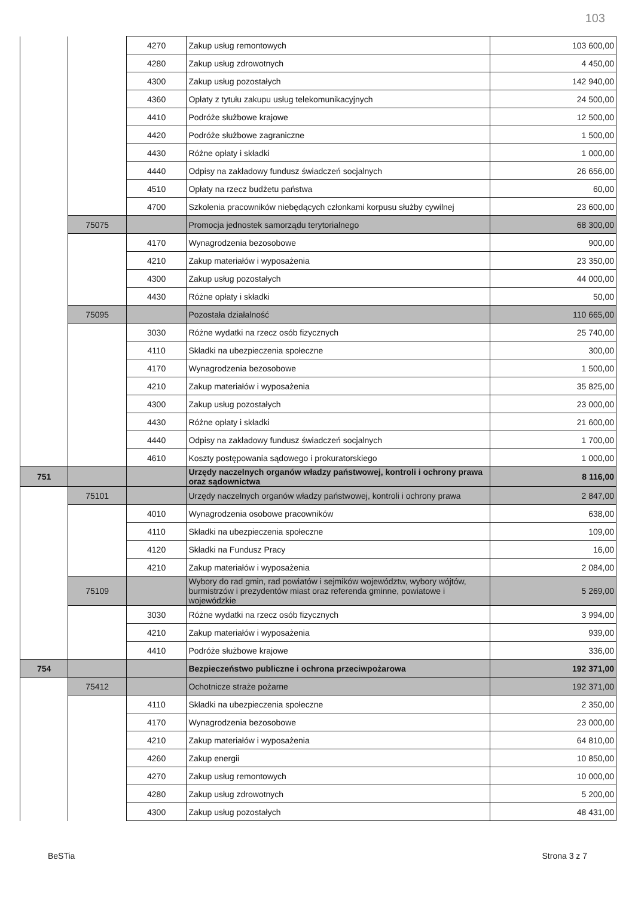103
| | | 4270 | Zakup usług remontowych | 103 600,00 |
| | | 4280 | Zakup usług zdrowotnych | 4 450,00 |
| | | 4300 | Zakup usług pozostałych | 142 940,00 |
| | | 4360 | Opłaty z tytułu zakupu usług telekomunikacyjnych | 24 500,00 |
| | | 4410 | Podróże służbowe krajowe | 12 500,00 |
| | | 4420 | Podróże służbowe zagraniczne | 1 500,00 |
| | | 4430 | Różne opłaty i składki | 1 000,00 |
| | | 4440 | Odpisy na zakładowy fundusz świadczeń socjalnych | 26 656,00 |
| | | 4510 | Opłaty na rzecz budżetu państwa | 60,00 |
| | | 4700 | Szkolenia pracowników niebędących członkami korpusu służby cywilnej | 23 600,00 |
| | 75075 | | Promocja jednostek samorządu terytorialnego | 68 300,00 |
| | | 4170 | Wynagrodzenia bezosobowe | 900,00 |
| | | 4210 | Zakup materiałów i wyposażenia | 23 350,00 |
| | | 4300 | Zakup usług pozostałych | 44 000,00 |
| | | 4430 | Różne opłaty i składki | 50,00 |
| | 75095 | | Pozostała działalność | 110 665,00 |
| | | 3030 | Różne wydatki na rzecz osób fizycznych | 25 740,00 |
| | | 4110 | Składki na ubezpieczenia społeczne | 300,00 |
| | | 4170 | Wynagrodzenia bezosobowe | 1 500,00 |
| | | 4210 | Zakup materiałów i wyposażenia | 35 825,00 |
| | | 4300 | Zakup usług pozostałych | 23 000,00 |
| | | 4430 | Różne opłaty i składki | 21 600,00 |
| | | 4440 | Odpisy na zakładowy fundusz świadczeń socjalnych | 1 700,00 |
| | | 4610 | Koszty postępowania sądowego i prokuratorskiego | 1 000,00 |
| 751 | | | Urzędy naczelnych organów władzy państwowej, kontroli i ochrony prawa oraz sądownictwa | 8 116,00 |
| | 75101 | | Urzędy naczelnych organów władzy państwowej, kontroli i ochrony prawa | 2 847,00 |
| | | 4010 | Wynagrodzenia osobowe pracowników | 638,00 |
| | | 4110 | Składki na ubezpieczenia społeczne | 109,00 |
| | | 4120 | Składki na Fundusz Pracy | 16,00 |
| | | 4210 | Zakup materiałów i wyposażenia | 2 084,00 |
| | 75109 | | Wybory do rad gmin, rad powiatów i sejmików województw, wybory wójtów, burmistrzów i prezydentów miast oraz referenda gminne, powiatowe i wojewódzkie | 5 269,00 |
| | | 3030 | Różne wydatki na rzecz osób fizycznych | 3 994,00 |
| | | 4210 | Zakup materiałów i wyposażenia | 939,00 |
| | | 4410 | Podróże służbowe krajowe | 336,00 |
| 754 | | | Bezpieczeństwo publiczne i ochrona przeciwpożarowa | 192 371,00 |
| | 75412 | | Ochotnicze straże pożarne | 192 371,00 |
| | | 4110 | Składki na ubezpieczenia społeczne | 2 350,00 |
| | | 4170 | Wynagrodzenia bezosobowe | 23 000,00 |
| | | 4210 | Zakup materiałów i wyposażenia | 64 810,00 |
| | | 4260 | Zakup energii | 10 850,00 |
| | | 4270 | Zakup usług remontowych | 10 000,00 |
| | | 4280 | Zakup usług zdrowotnych | 5 200,00 |
| | | 4300 | Zakup usług pozostałych | 48 431,00 |
BeSTia Strona 3 z 7